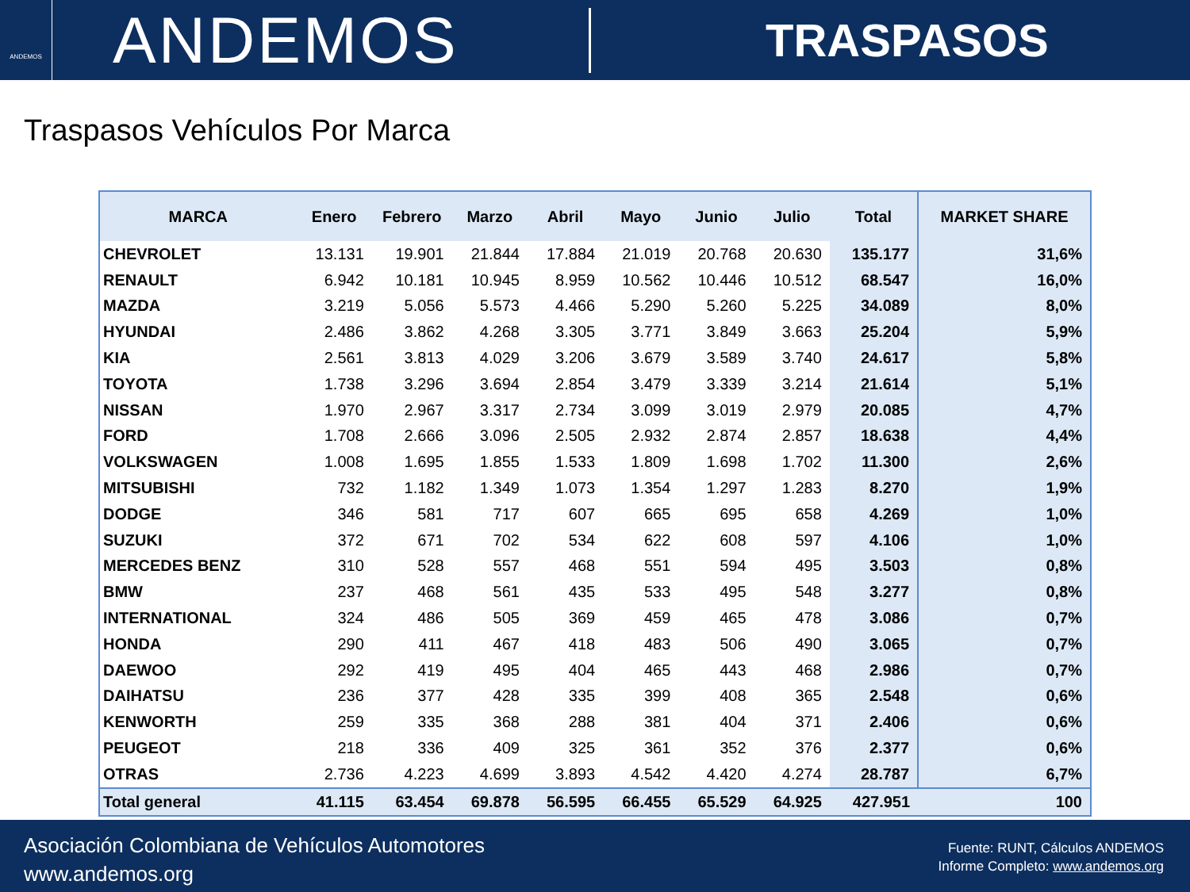ANDEMOS
ANDEMOS
TRASPASOS
Traspasos Vehículos Por Marca
| MARCA | Enero | Febrero | Marzo | Abril | Mayo | Junio | Julio | Total | MARKET SHARE |
| --- | --- | --- | --- | --- | --- | --- | --- | --- | --- |
| CHEVROLET | 13.131 | 19.901 | 21.844 | 17.884 | 21.019 | 20.768 | 20.630 | 135.177 | 31,6% |
| RENAULT | 6.942 | 10.181 | 10.945 | 8.959 | 10.562 | 10.446 | 10.512 | 68.547 | 16,0% |
| MAZDA | 3.219 | 5.056 | 5.573 | 4.466 | 5.290 | 5.260 | 5.225 | 34.089 | 8,0% |
| HYUNDAI | 2.486 | 3.862 | 4.268 | 3.305 | 3.771 | 3.849 | 3.663 | 25.204 | 5,9% |
| KIA | 2.561 | 3.813 | 4.029 | 3.206 | 3.679 | 3.589 | 3.740 | 24.617 | 5,8% |
| TOYOTA | 1.738 | 3.296 | 3.694 | 2.854 | 3.479 | 3.339 | 3.214 | 21.614 | 5,1% |
| NISSAN | 1.970 | 2.967 | 3.317 | 2.734 | 3.099 | 3.019 | 2.979 | 20.085 | 4,7% |
| FORD | 1.708 | 2.666 | 3.096 | 2.505 | 2.932 | 2.874 | 2.857 | 18.638 | 4,4% |
| VOLKSWAGEN | 1.008 | 1.695 | 1.855 | 1.533 | 1.809 | 1.698 | 1.702 | 11.300 | 2,6% |
| MITSUBISHI | 732 | 1.182 | 1.349 | 1.073 | 1.354 | 1.297 | 1.283 | 8.270 | 1,9% |
| DODGE | 346 | 581 | 717 | 607 | 665 | 695 | 658 | 4.269 | 1,0% |
| SUZUKI | 372 | 671 | 702 | 534 | 622 | 608 | 597 | 4.106 | 1,0% |
| MERCEDES BENZ | 310 | 528 | 557 | 468 | 551 | 594 | 495 | 3.503 | 0,8% |
| BMW | 237 | 468 | 561 | 435 | 533 | 495 | 548 | 3.277 | 0,8% |
| INTERNATIONAL | 324 | 486 | 505 | 369 | 459 | 465 | 478 | 3.086 | 0,7% |
| HONDA | 290 | 411 | 467 | 418 | 483 | 506 | 490 | 3.065 | 0,7% |
| DAEWOO | 292 | 419 | 495 | 404 | 465 | 443 | 468 | 2.986 | 0,7% |
| DAIHATSU | 236 | 377 | 428 | 335 | 399 | 408 | 365 | 2.548 | 0,6% |
| KENWORTH | 259 | 335 | 368 | 288 | 381 | 404 | 371 | 2.406 | 0,6% |
| PEUGEOT | 218 | 336 | 409 | 325 | 361 | 352 | 376 | 2.377 | 0,6% |
| OTRAS | 2.736 | 4.223 | 4.699 | 3.893 | 4.542 | 4.420 | 4.274 | 28.787 | 6,7% |
| Total general | 41.115 | 63.454 | 69.878 | 56.595 | 66.455 | 65.529 | 64.925 | 427.951 | 100 |
Asociación Colombiana de Vehículos Automotores
www.andemos.org
Fuente: RUNT, Cálculos ANDEMOS
Informe Completo: www.andemos.org